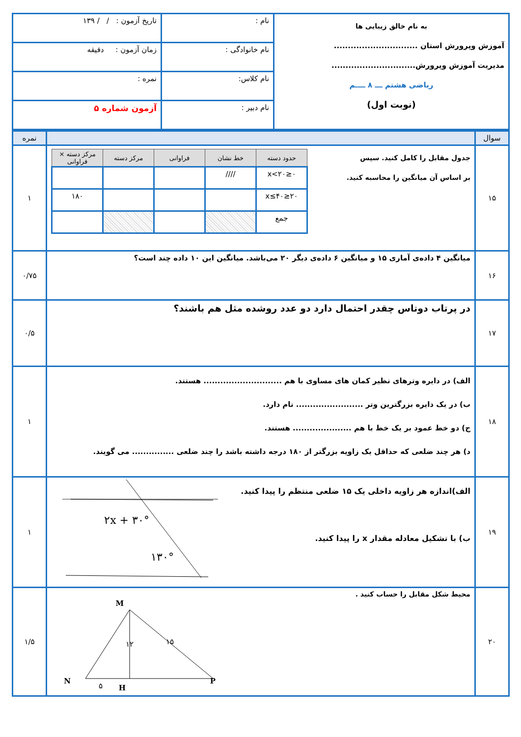| به نام خالق زیبایی ها آموزش وپرورش استان .............................. مدیریت آموزش وپرورش.............................. ریاضی هشتم ـــ ۸ ــــم (نوبت اول) | نام : | تاریخ آزمون : / / ۱۳۹ |
| | نام خانوادگی : | زمان آزمون : دقیقه |
| | نام کلاس: | نمره : |
| | نام دبیر : | آزمون شماره ۵ |
| سوال | | نمره |
| ۱۵ | جدول مقابل را کامل کنید. سپس بر اساس آن میانگین را محاسبه کنید. / حدود دسته / خط نشان / فراوانی / مرکز دسته / مرکز دسته × فراوانی / / --- / --- / --- / --- / --- / / ۰≤x<۲۰ / //// / / / / / ۲۰≤x≤۴۰ / / / / ۱۸۰ / / جمع / / / / / | ۱ |
| ۱۶ | میانگین ۴ داده‌ی آماری ۱۵ و میانگین ۶ داده‌ی دیگر ۲۰ می‌باشد. میانگین این ۱۰ داده چند است؟ | ۰/۷۵ |
| ۱۷ | در پرتاب دوتاس چقدر احتمال دارد دو عدد روشده مثل هم باشند؟ | ۰/۵ |
| ۱۸ | الف) در دایره وترهای نظیر کمان های مساوی با هم ............................ هستند. ب) در یک دایره بزرگترین وتر ........................ نام دارد. ج) دو خط عمود بر یک خط با هم ..................... هستند. د) هر چند ضلعی که حداقل یک زاویه بزرگتر از ۱۸۰ درجه داشته باشد را چند ضلعی ............... می گویند. | ۱ |
| ۱۹ | الف)اندازه هر زاویه داخلی یک ۱۵ ضلعی منتظم را پیدا کنید. ب) با تشکیل معادله مقدار x را پیدا کنید. ۲x + ۳۰° ۱۳۰° | ۱ |
| ۲۰ | محیط شکل مقابل را حساب کنید . M N P H ۱۲ ۱۵ ۵ | ۱/۵ |